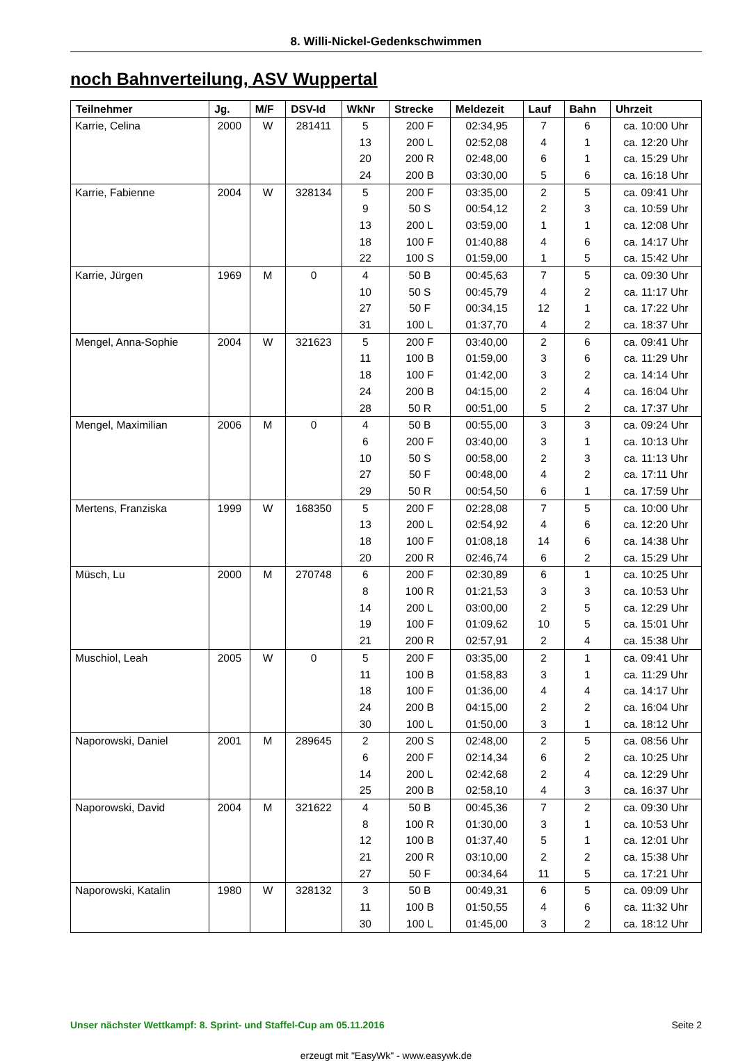8. Willi-Nickel-Gedenkschwimmen
noch Bahnverteilung, ASV Wuppertal
| Teilnehmer | Jg. | M/F | DSV-Id | WkNr | Strecke | Meldezeit | Lauf | Bahn | Uhrzeit |
| --- | --- | --- | --- | --- | --- | --- | --- | --- | --- |
| Karrie, Celina | 2000 | W | 281411 | 5 | 200 F | 02:34,95 | 7 | 6 | ca. 10:00 Uhr |
| | | | | 13 | 200 L | 02:52,08 | 4 | 1 | ca. 12:20 Uhr |
| | | | | 20 | 200 R | 02:48,00 | 6 | 1 | ca. 15:29 Uhr |
| | | | | 24 | 200 B | 03:30,00 | 5 | 6 | ca. 16:18 Uhr |
| Karrie, Fabienne | 2004 | W | 328134 | 5 | 200 F | 03:35,00 | 2 | 5 | ca. 09:41 Uhr |
| | | | | 9 | 50 S | 00:54,12 | 2 | 3 | ca. 10:59 Uhr |
| | | | | 13 | 200 L | 03:59,00 | 1 | 1 | ca. 12:08 Uhr |
| | | | | 18 | 100 F | 01:40,88 | 4 | 6 | ca. 14:17 Uhr |
| | | | | 22 | 100 S | 01:59,00 | 1 | 5 | ca. 15:42 Uhr |
| Karrie, Jürgen | 1969 | M | 0 | 4 | 50 B | 00:45,63 | 7 | 5 | ca. 09:30 Uhr |
| | | | | 10 | 50 S | 00:45,79 | 4 | 2 | ca. 11:17 Uhr |
| | | | | 27 | 50 F | 00:34,15 | 12 | 1 | ca. 17:22 Uhr |
| | | | | 31 | 100 L | 01:37,70 | 4 | 2 | ca. 18:37 Uhr |
| Mengel, Anna-Sophie | 2004 | W | 321623 | 5 | 200 F | 03:40,00 | 2 | 6 | ca. 09:41 Uhr |
| | | | | 11 | 100 B | 01:59,00 | 3 | 6 | ca. 11:29 Uhr |
| | | | | 18 | 100 F | 01:42,00 | 3 | 2 | ca. 14:14 Uhr |
| | | | | 24 | 200 B | 04:15,00 | 2 | 4 | ca. 16:04 Uhr |
| | | | | 28 | 50 R | 00:51,00 | 5 | 2 | ca. 17:37 Uhr |
| Mengel, Maximilian | 2006 | M | 0 | 4 | 50 B | 00:55,00 | 3 | 3 | ca. 09:24 Uhr |
| | | | | 6 | 200 F | 03:40,00 | 3 | 1 | ca. 10:13 Uhr |
| | | | | 10 | 50 S | 00:58,00 | 2 | 3 | ca. 11:13 Uhr |
| | | | | 27 | 50 F | 00:48,00 | 4 | 2 | ca. 17:11 Uhr |
| | | | | 29 | 50 R | 00:54,50 | 6 | 1 | ca. 17:59 Uhr |
| Mertens, Franziska | 1999 | W | 168350 | 5 | 200 F | 02:28,08 | 7 | 5 | ca. 10:00 Uhr |
| | | | | 13 | 200 L | 02:54,92 | 4 | 6 | ca. 12:20 Uhr |
| | | | | 18 | 100 F | 01:08,18 | 14 | 6 | ca. 14:38 Uhr |
| | | | | 20 | 200 R | 02:46,74 | 6 | 2 | ca. 15:29 Uhr |
| Müsch, Lu | 2000 | M | 270748 | 6 | 200 F | 02:30,89 | 6 | 1 | ca. 10:25 Uhr |
| | | | | 8 | 100 R | 01:21,53 | 3 | 3 | ca. 10:53 Uhr |
| | | | | 14 | 200 L | 03:00,00 | 2 | 5 | ca. 12:29 Uhr |
| | | | | 19 | 100 F | 01:09,62 | 10 | 5 | ca. 15:01 Uhr |
| | | | | 21 | 200 R | 02:57,91 | 2 | 4 | ca. 15:38 Uhr |
| Muschiol, Leah | 2005 | W | 0 | 5 | 200 F | 03:35,00 | 2 | 1 | ca. 09:41 Uhr |
| | | | | 11 | 100 B | 01:58,83 | 3 | 1 | ca. 11:29 Uhr |
| | | | | 18 | 100 F | 01:36,00 | 4 | 4 | ca. 14:17 Uhr |
| | | | | 24 | 200 B | 04:15,00 | 2 | 2 | ca. 16:04 Uhr |
| | | | | 30 | 100 L | 01:50,00 | 3 | 1 | ca. 18:12 Uhr |
| Naporowski, Daniel | 2001 | M | 289645 | 2 | 200 S | 02:48,00 | 2 | 5 | ca. 08:56 Uhr |
| | | | | 6 | 200 F | 02:14,34 | 6 | 2 | ca. 10:25 Uhr |
| | | | | 14 | 200 L | 02:42,68 | 2 | 4 | ca. 12:29 Uhr |
| | | | | 25 | 200 B | 02:58,10 | 4 | 3 | ca. 16:37 Uhr |
| Naporowski, David | 2004 | M | 321622 | 4 | 50 B | 00:45,36 | 7 | 2 | ca. 09:30 Uhr |
| | | | | 8 | 100 R | 01:30,00 | 3 | 1 | ca. 10:53 Uhr |
| | | | | 12 | 100 B | 01:37,40 | 5 | 1 | ca. 12:01 Uhr |
| | | | | 21 | 200 R | 03:10,00 | 2 | 2 | ca. 15:38 Uhr |
| | | | | 27 | 50 F | 00:34,64 | 11 | 5 | ca. 17:21 Uhr |
| Naporowski, Katalin | 1980 | W | 328132 | 3 | 50 B | 00:49,31 | 6 | 5 | ca. 09:09 Uhr |
| | | | | 11 | 100 B | 01:50,55 | 4 | 6 | ca. 11:32 Uhr |
| | | | | 30 | 100 L | 01:45,00 | 3 | 2 | ca. 18:12 Uhr |
Unser nächster Wettkampf: 8. Sprint- und Staffel-Cup am 05.11.2016 Seite 2
erzeugt mit "EasyWk" - www.easywk.de